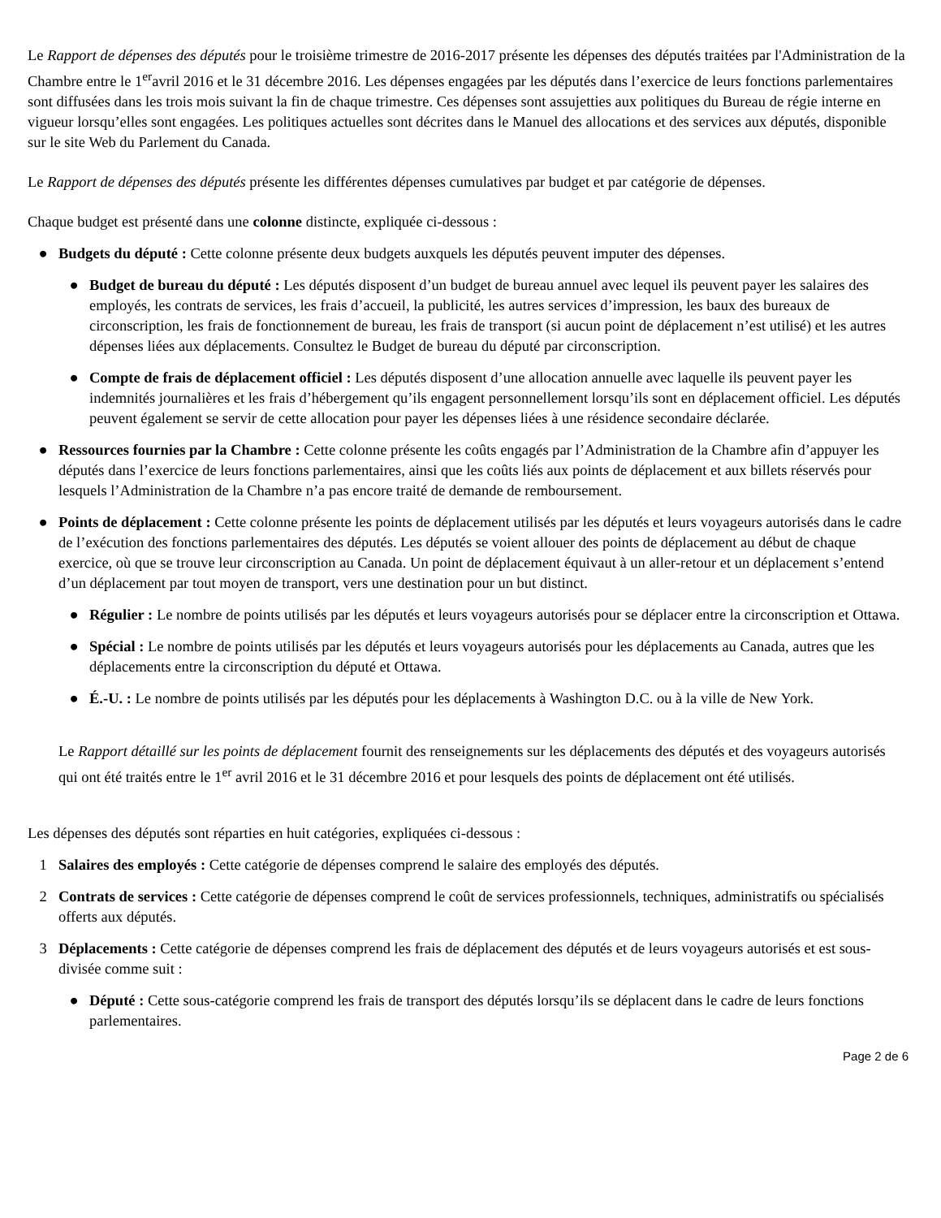Le Rapport de dépenses des députés pour le troisième trimestre de 2016-2017 présente les dépenses des députés traitées par l'Administration de la Chambre entre le 1<sup>er</sup>avril 2016 et le 31 décembre 2016. Les dépenses engagées par les députés dans l’exercice de leurs fonctions parlementaires sont diffusées dans les trois mois suivant la fin de chaque trimestre. Ces dépenses sont assujetties aux politiques du Bureau de régie interne en vigueur lorsqu’elles sont engagées. Les politiques actuelles sont décrites dans le Manuel des allocations et des services aux députés, disponible sur le site Web du Parlement du Canada.
Le Rapport de dépenses des députés présente les différentes dépenses cumulatives par budget et par catégorie de dépenses.
Chaque budget est présenté dans une colonne distincte, expliquée ci-dessous :
● Budgets du député : Cette colonne présente deux budgets auxquels les députés peuvent imputer des dépenses.
● Budget de bureau du député : Les députés disposent d’un budget de bureau annuel avec lequel ils peuvent payer les salaires des employés, les contrats de services, les frais d’accueil, la publicité, les autres services d’impression, les baux des bureaux de circonscription, les frais de fonctionnement de bureau, les frais de transport (si aucun point de déplacement n’est utilisé) et les autres dépenses liées aux déplacements. Consultez le Budget de bureau du député par circonscription.
● Compte de frais de déplacement officiel : Les députés disposent d’une allocation annuelle avec laquelle ils peuvent payer les indemnités journalières et les frais d’hébergement qu’ils engagent personnellement lorsqu’ils sont en déplacement officiel. Les députés peuvent également se servir de cette allocation pour payer les dépenses liées à une résidence secondaire déclarée.
● Ressources fournies par la Chambre : Cette colonne présente les coûts engagés par l’Administration de la Chambre afin d’appuyer les députés dans l’exercice de leurs fonctions parlementaires, ainsi que les coûts liés aux points de déplacement et aux billets réservés pour lesquels l’Administration de la Chambre n’a pas encore traité de demande de remboursement.
● Points de déplacement : Cette colonne présente les points de déplacement utilisés par les députés et leurs voyageurs autorisés dans le cadre de l’exécution des fonctions parlementaires des députés. Les députés se voient allouer des points de déplacement au début de chaque exercice, où que se trouve leur circonscription au Canada. Un point de déplacement équivaut à un aller-retour et un déplacement s’entend d’un déplacement par tout moyen de transport, vers une destination pour un but distinct.
● Régulier : Le nombre de points utilisés par les députés et leurs voyageurs autorisés pour se déplacer entre la circonscription et Ottawa.
● Spécial : Le nombre de points utilisés par les députés et leurs voyageurs autorisés pour les déplacements au Canada, autres que les déplacements entre la circonscription du député et Ottawa.
● É.-U. : Le nombre de points utilisés par les députés pour les déplacements à Washington D.C. ou à la ville de New York.
Le Rapport détaillé sur les points de déplacement fournit des renseignements sur les déplacements des députés et des voyageurs autorisés qui ont été traités entre le 1<sup>er</sup> avril 2016 et le 31 décembre 2016 et pour lesquels des points de déplacement ont été utilisés.
Les dépenses des députés sont réparties en huit catégories, expliquées ci-dessous :
1 Salaires des employés : Cette catégorie de dépenses comprend le salaire des employés des députés.
2 Contrats de services : Cette catégorie de dépenses comprend le coût de services professionnels, techniques, administratifs ou spécialisés offerts aux députés.
3 Déplacements : Cette catégorie de dépenses comprend les frais de déplacement des députés et de leurs voyageurs autorisés et est sous-divisée comme suit :
● Député : Cette sous-catégorie comprend les frais de transport des députés lorsqu’ils se déplacent dans le cadre de leurs fonctions parlementaires.
Page 2 de 6